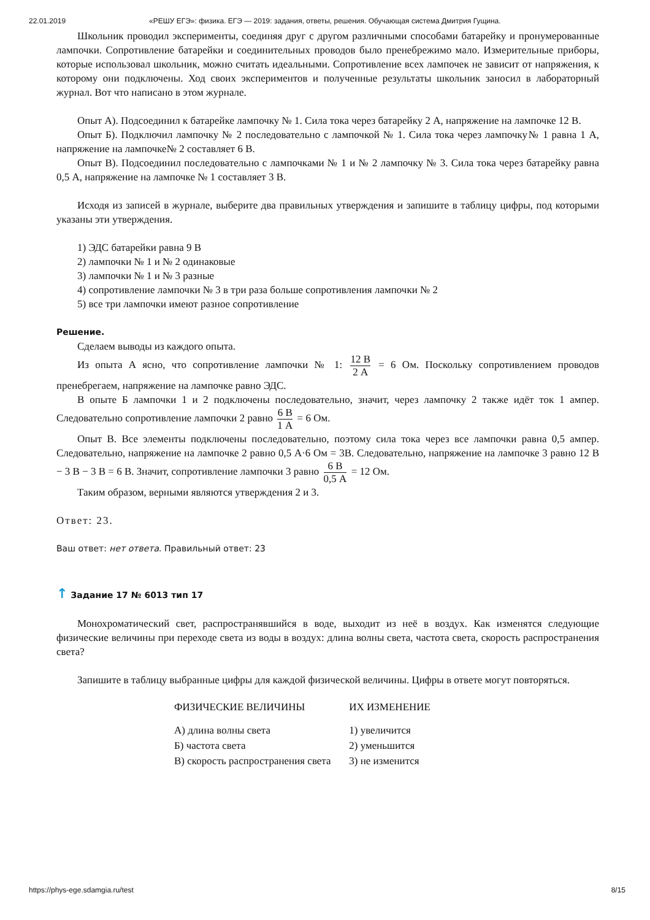22.01.2019 «РЕШУ ЕГЭ»: физика. ЕГЭ — 2019: задания, ответы, решения. Обучающая система Дмитрия Гущина.
Школьник проводил эксперименты, соединяя друг с другом различными способами батарейку и пронумерованные лампочки. Сопротивление батарейки и соединительных проводов было пренебрежимо мало. Измерительные приборы, которые использовал школьник, можно считать идеальными. Сопротивление всех лампочек не зависит от напряжения, к которому они подключены. Ход своих экспериментов и полученные результаты школьник заносил в лабораторный журнал. Вот что написано в этом журнале.
Опыт А). Подсоединил к батарейке лампочку № 1. Сила тока через батарейку 2 А, напряжение на лампочке 12 В.
Опыт Б). Подключил лампочку № 2 последовательно с лампочкой № 1. Сила тока через лампочку№ 1 равна 1 А, напряжение на лампочке№ 2 составляет 6 В.
Опыт В). Подсоединил последовательно с лампочками № 1 и № 2 лампочку № 3. Сила тока через батарейку равна 0,5 А, напряжение на лампочке № 1 составляет 3 В.
Исходя из записей в журнале, выберите два правильных утверждения и запишите в таблицу цифры, под которыми указаны эти утверждения.
1) ЭДС батарейки равна 9 В
2) лампочки № 1 и № 2 одинаковые
3) лампочки № 1 и № 3 разные
4) сопротивление лампочки № 3 в три раза больше сопротивления лампочки № 2
5) все три лампочки имеют разное сопротивление
Решение.
Сделаем выводы из каждого опыта.
Из опыта А ясно, что сопротивление лампочки № 1: 12 В 2 А = 6 Ом. Поскольку сопротивлением проводов пренебрегаем, напряжение на лампочке равно ЭДС.
В опыте Б лампочки 1 и 2 подключены последовательно, значит, через лампочку 2 также идёт ток 1 ампер. Следовательно сопротивление лампочки 2 равно 6 В 1 А = 6 Ом.
Опыт В. Все элементы подключены последовательно, поэтому сила тока через все лампочки равна 0,5 ампер. Следовательно, напряжение на лампочке 2 равно 0,5 А·6 Ом = 3В. Следовательно, напряжение на лампочке 3 равно 12 В − 3 В − 3 В = 6 В. Значит, сопротивление лампочки 3 равно 6 В 0,5 А = 12 Ом.
Таким образом, верными являются утверждения 2 и 3.
Ответ: 23.
Ваш ответ: нет ответа. Правильный ответ: 23
↑ Задание 17 № 6013 тип 17
Монохроматический свет, распространявшийся в воде, выходит из неё в воздух. Как изменятся следующие физические величины при переходе света из воды в воздух: длина волны света, частота света, скорость распространения света?
Запишите в таблицу выбранные цифры для каждой физической величины. Цифры в ответе могут повторяться.
| ФИЗИЧЕСКИЕ ВЕЛИЧИНЫ | ИХ ИЗМЕНЕНИЕ |
| --- | --- |
| А) длина волны света | 1) увеличится |
| Б) частота света | 2) уменьшится |
| В) скорость распространения света | 3) не изменится |
https://phys-ege.sdamgia.ru/test 8/15